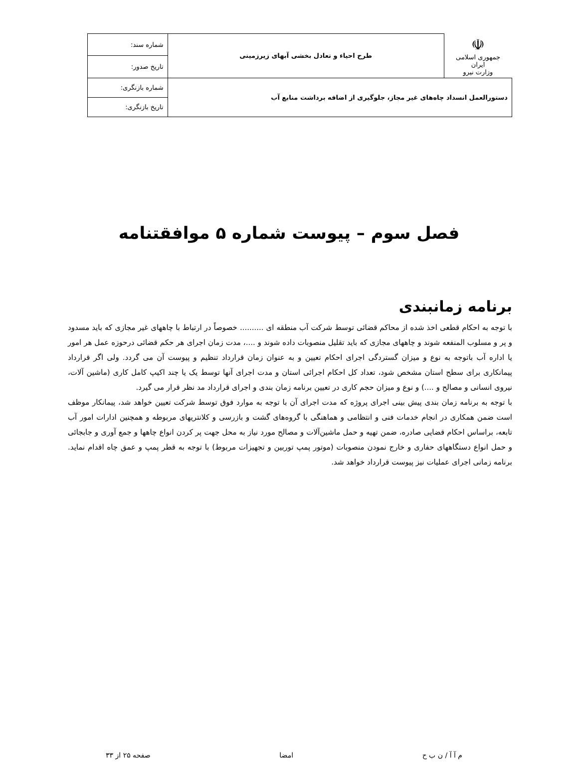| ☫ جمهوری اسلامی ایران وزارت نیرو | طرح احیاء و تعادل بخشی آبهای زیرزمینی | شماره سند: |
| | | تاریخ صدور: |
| دستورالعمل انسداد چاه‌های غیر مجاز، جلوگیری از اضافه برداشت منابع آب | | شماره بازنگری: |
| | | تاریخ بازنگری: |
فصل سوم – پیوست شماره ۵ موافقتنامه
برنامه زمانبندی
با توجه به احکام قطعی اخذ شده از محاکم قضائی توسط شرکت آب منطقه ای .......... خصوصاً در ارتباط با چاههای غیر مجازی که باید مسدود و پر و مسلوب المنفعه شوند و چاههای مجازی که باید تقلیل منصوبات داده شوند و ....، مدت زمان اجرای هر حکم قضائی درحوزه عمل هر امور یا اداره آب باتوجه به نوع و میزان گستردگی اجرای احکام تعیین و به عنوان زمان قرارداد تنظیم و پیوست آن می گردد. ولی اگر قرارداد پیمانکاری برای سطح استان مشخص شود، تعداد کل احکام اجرائی استان و مدت اجرای آنها توسط یک یا چند اکیپ کامل کاری (ماشین آلات، نیروی انسانی و مصالح و ....) و نوع و میزان حجم کاری در تعیین برنامه زمان بندی و اجرای قرارداد مد نظر قرار می گیرد.
با توجه به برنامه زمان بندی پیش بینی اجرای پروژه که مدت اجرای آن با توجه به موارد فوق توسط شرکت تعیین خواهد شد، پیمانکار موظف است ضمن همکاری در انجام خدمات فنی و انتظامی و هماهنگی با گروه‌های گشت و بازرسی و کلانتریهای مربوطه و همچنین ادارات امور آب تابعه، براساس احکام قضایی صادره، ضمن تهیه و حمل ماشین‌آلات و مصالح مورد نیاز به محل جهت پر کردن انواع چاهها و جمع آوری و جابجائی و حمل انواع دستگاههای حفاری و خارج نمودن منصوبات (موتور پمپ توربین و تجهیزات مربوط) با توجه به قطر پمپ و عمق چاه اقدام نماید. برنامه زمانی اجرای عملیات نیز پیوست قرارداد خواهد شد.
م آ آ / ن ب ح امضا صفحه ۲۵ از ۳۳